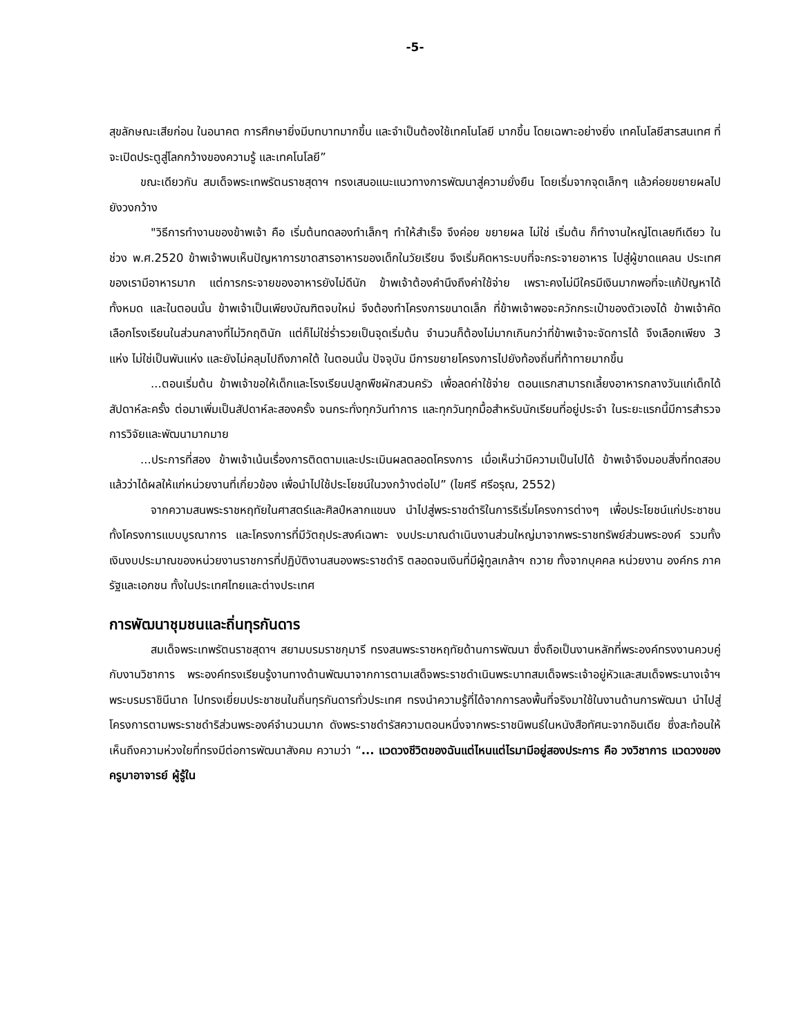-5-
สุขลักษณะเสียก่อน ในอนาคต การศึกษายิ่งมีบทบาทมากขึ้น และจำเป็นต้องใช้เทคโนโลยี มากขึ้น โดยเฉพาะอย่างยิ่ง เทคโนโลยีสารสนเทศ ที่จะเปิดประตูสู่โลกกว้างของความรู้ และเทคโนโลยี”
ขณะเดียวกัน สมเด็จพระเทพรัตนราชสุดาฯ ทรงเสนอแนะแนวทางการพัฒนาสู่ความยั่งยืน โดยเริ่มจากจุดเล็กๆ แล้วค่อยขยายผลไปยังวงกว้าง
"วิธีการทำงานของข้าพเจ้า คือ เริ่มต้นทดลองทำเล็กๆ ทำให้สำเร็จ จึงค่อย ขยายผล ไม่ใช่ เริ่มต้น ก็ทำงานใหญ่โตเลยทีเดียว ในช่วง พ.ศ.2520 ข้าพเจ้าพบเห็นปัญหาการขาดสารอาหารของเด็กในวัยเรียน จึงเริ่มคิดหาระบบที่จะกระจายอาหาร ไปสู่ผู้ขาดแคลน ประเทศของเรามีอาหารมาก แต่การกระจายของอาหารยังไม่ดีนัก ข้าพเจ้าต้องคำนึงถึงค่าใช้จ่าย เพราะคงไม่มีใครมีเงินมากพอที่จะแก้ปัญหาได้ทั้งหมด และในตอนนั้น ข้าพเจ้าเป็นเพียงบัณฑิตจบใหม่ จึงต้องทำโครงการขนาดเล็ก ที่ข้าพเจ้าพอจะควักกระเป๋าของตัวเองได้ ข้าพเจ้าคัดเลือกโรงเรียนในส่วนกลางที่ไม่วิกฤตินัก แต่ก็ไม่ใช่ร่ำรวยเป็นจุดเริ่มต้น จำนวนก็ต้องไม่มากเกินกว่าที่ข้าพเจ้าจะจัดการได้ จึงเลือกเพียง 3 แห่ง ไม่ใช่เป็นพันแห่ง และยังไม่คลุมไปถึงภาคใต้ ในตอนนั้น ปัจจุบัน มีการขยายโครงการไปยังท้องถิ่นที่ท้าทายมากขึ้น
...ตอนเริ่มต้น ข้าพเจ้าขอให้เด็กและโรงเรียนปลูกพืชผักสวนครัว เพื่อลดค่าใช้จ่าย ตอนแรกสามารถเลี้ยงอาหารกลางวันแก่เด็กได้สัปดาห์ละครั้ง ต่อมาเพิ่มเป็นสัปดาห์ละสองครั้ง จนกระทั่งทุกวันทำการ และทุกวันทุกมื้อสำหรับนักเรียนที่อยู่ประจำ ในระยะแรกนี้มีการสำรวจ การวิจัยและพัฒนามากมาย
...ประการที่สอง ข้าพเจ้าเน้นเรื่องการติดตามและประเมินผลตลอดโครงการ เมื่อเห็นว่ามีความเป็นไปได้ ข้าพเจ้าจึงมอบสิ่งที่ทดสอบแล้วว่าได้ผลให้แก่หน่วยงานที่เกี่ยวข้อง เพื่อนำไปใช้ประโยชน์ในวงกว้างต่อไป” (ไขศรี ศรีอรุณ, 2552)
จากความสนพระราชหฤทัยในศาสตร์และศิลป์หลากแขนง นำไปสู่พระราชดำริในการริเริ่มโครงการต่างๆ เพื่อประโยชน์แก่ประชาชน ทั้งโครงการแบบบูรณาการ และโครงการที่มีวัตถุประสงค์เฉพาะ งบประมาณดำเนินงานส่วนใหญ่มาจากพระราชทรัพย์ส่วนพระองค์ รวมทั้งเงินงบประมาณของหน่วยงานราชการที่ปฏิบัติงานสนองพระราชดำริ ตลอดจนเงินที่มีผู้ทูลเกล้าฯ ถวาย ทั้งจากบุคคล หน่วยงาน องค์กร ภาครัฐและเอกชน ทั้งในประเทศไทยและต่างประเทศ
การพัฒนาชุมชนและถิ่นทุรกันดาร
สมเด็จพระเทพรัตนราชสุดาฯ สยามบรมราชกุมารี ทรงสนพระราชหฤทัยด้านการพัฒนา ซึ่งถือเป็นงานหลักที่พระองค์ทรงงานควบคู่กับงานวิชาการ พระองค์ทรงเรียนรู้งานทางด้านพัฒนาจากการตามเสด็จพระราชดำเนินพระบาทสมเด็จพระเจ้าอยู่หัวและสมเด็จพระนางเจ้าฯ พระบรมราชินีนาถ ไปทรงเยี่ยมประชาชนในถิ่นทุรกันดารทั่วประเทศ ทรงนำความรู้ที่ได้จากการลงพื้นที่จริงมาใช้ในงานด้านการพัฒนา นำไปสู่โครงการตามพระราชดำริส่วนพระองค์จำนวนมาก ดังพระราชดำรัสความตอนหนึ่งจากพระราชนิพนธ์ในหนังสือทัศนะจากอินเดีย ซึ่งสะท้อนให้เห็นถึงความห่วงใยที่ทรงมีต่อการพัฒนาสังคม ความว่า “... แวดวงชีวิตของฉันแต่ไหนแต่ไรมามีอยู่สองประการ คือ วงวิชาการ แวดวงของครูบาอาจารย์ ผู้รู้ใน